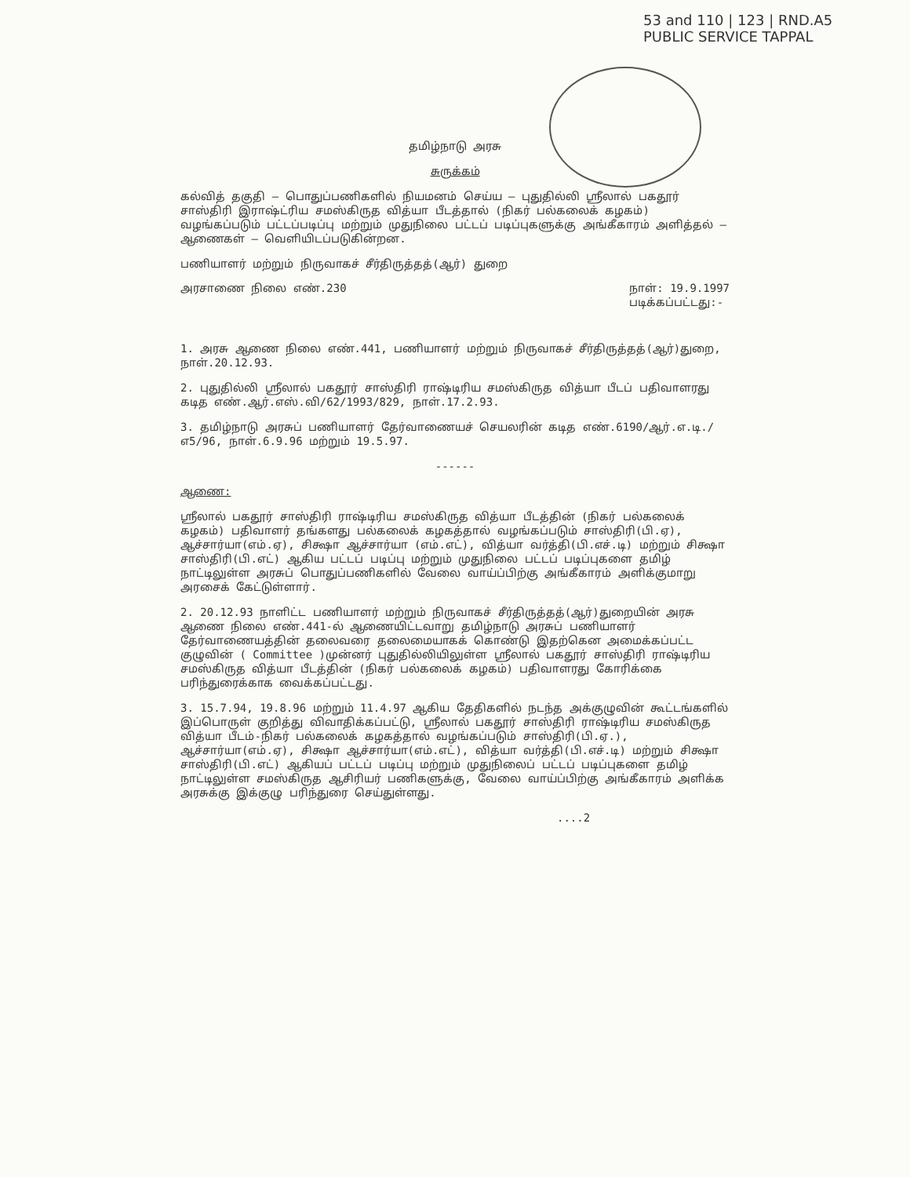53 and 110 | 123 | RND.A5
PUBLIC SERVICE TAPPAL
தமிழ்நாடு அரசு
சுருக்கம்
கல்வித் தகுதி – பொதுப்பணிகளில் நியமனம் செய்ய – புதுதில்லி ஸ்ரீலால் பகதூர் சாஸ்திரி இராஷ்ட்ரிய சமஸ்கிருத வித்யா பீடத்தால் (நிகர் பல்கலைக் கழகம்) வழங்கப்படும் பட்டப்படிப்பு மற்றும் முதுநிலை பட்டப் படிப்புகளுக்கு அங்கீகாரம் அளித்தல் – ஆணைகள் – வெளியிடப்படுகின்றன.
பணியாளர் மற்றும் நிருவாகச் சீர்திருத்தத்(ஆர்) துறை
அரசாணை நிலை எண்.230 நாள்: 19.9.1997
படிக்கப்பட்டது:-
1. அரசு ஆணை நிலை எண்.441, பணியாளர் மற்றும் நிருவாகச் சீர்திருத்தத்(ஆர்)துறை, நாள்.20.12.93.
2. புதுதில்லி ஸ்ரீலால் பகதூர் சாஸ்திரி ராஷ்டிரிய சமஸ்கிருத வித்யா பீடப் பதிவாளரது கடித எண்.ஆர்.எஸ்.வி/62/1993/829, நாள்.17.2.93.
3. தமிழ்நாடு அரசுப் பணியாளர் தேர்வாணையச் செயலரின் கடித எண்.6190/ஆர்.எ.டி./எ5/96, நாள்.6.9.96 மற்றும் 19.5.97.
------
ஆணை:
ஸ்ரீலால் பகதூர் சாஸ்திரி ராஷ்டிரிய சமஸ்கிருத வித்யா பீடத்தின் (நிகர் பல்கலைக் கழகம்) பதிவாளர் தங்களது பல்கலைக் கழகத்தால் வழங்கப்படும் சாஸ்திரி(பி.ஏ), ஆச்சார்யா(எம்.ஏ), சிக்ஷா ஆச்சார்யா (எம்.எட்), வித்யா வர்த்தி(பி.எச்.டி) மற்றும் சிக்ஷா சாஸ்திரி(பி.எட்) ஆகிய பட்டப் படிப்பு மற்றும் முதுநிலை பட்டப் படிப்புகளை தமிழ் நாட்டிலுள்ள அரசுப் பொதுப்பணிகளில் வேலை வாய்ப்பிற்கு அங்கீகாரம் அளிக்குமாறு அரசைக் கேட்டுள்ளார்.
2. 20.12.93 நாளிட்ட பணியாளர் மற்றும் நிருவாகச் சீர்திருத்தத்(ஆர்)துறையின் அரசு ஆணை நிலை எண்.441-ல் ஆணையிட்டவாறு தமிழ்நாடு அரசுப் பணியாளர் தேர்வாணையத்தின் தலைவரை தலைமையாகக் கொண்டு இதற்கென அமைக்கப்பட்ட குழுவின் ( Committee )முன்னர் புதுதில்லியிலுள்ள ஸ்ரீலால் பகதூர் சாஸ்திரி ராஷ்டிரிய சமஸ்கிருத வித்யா பீடத்தின் (நிகர் பல்கலைக் கழகம்) பதிவாளரது கோரிக்கை பரிந்துரைக்காக வைக்கப்பட்டது.
3. 15.7.94, 19.8.96 மற்றும் 11.4.97 ஆகிய தேதிகளில் நடந்த அக்குழுவின் கூட்டங்களில் இப்பொருள் குறித்து விவாதிக்கப்பட்டு, ஸ்ரீலால் பகதூர் சாஸ்திரி ராஷ்டிரிய சமஸ்கிருத வித்யா பீடம்-நிகர் பல்கலைக் கழகத்தால் வழங்கப்படும் சாஸ்திரி(பி.ஏ.), ஆச்சார்யா(எம்.ஏ), சிக்ஷா ஆச்சார்யா(எம்.எட்), வித்யா வர்த்தி(பி.எச்.டி) மற்றும் சிக்ஷா சாஸ்திரி(பி.எட்) ஆகியப் பட்டப் படிப்பு மற்றும் முதுநிலைப் பட்டப் படிப்புகளை தமிழ் நாட்டிலுள்ள சமஸ்கிருத ஆசிரியர் பணிகளுக்கு, வேலை வாய்ப்பிற்கு அங்கீகாரம் அளிக்க அரசுக்கு இக்குழு பரிந்துரை செய்துள்ளது.
....2